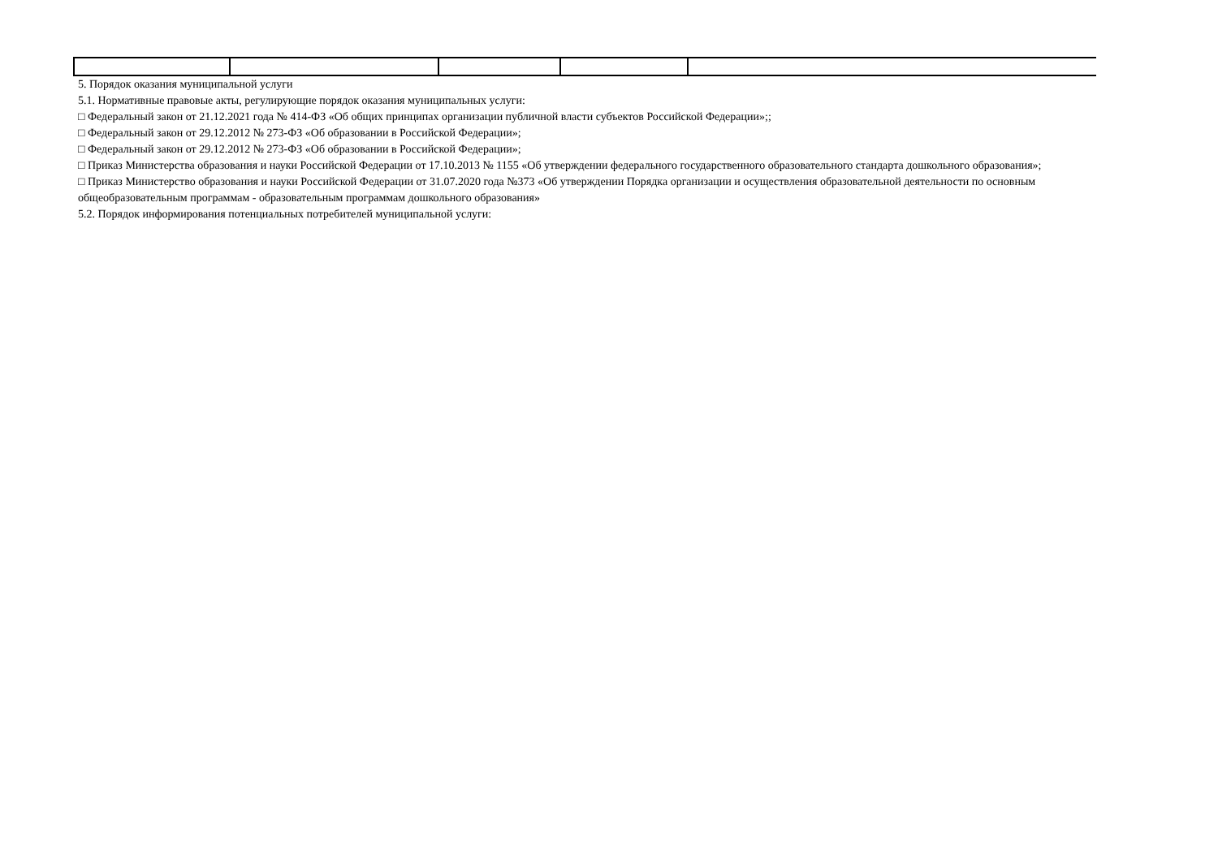5. Порядок оказания муниципальной услуги
5.1. Нормативные правовые акты, регулирующие порядок оказания муниципальных услуги:
□ Федеральный закон от 21.12.2021 года № 414-ФЗ «Об общих принципах организации публичной власти субъектов Российской Федерации»;;
□ Федеральный закон от 29.12.2012 № 273-ФЗ «Об образовании в Российской Федерации»;
□ Федеральный закон от 29.12.2012 № 273-ФЗ «Об образовании в Российской Федерации»;
□ Приказ Министерства образования и науки Российской Федерации от 17.10.2013 № 1155 «Об утверждении федерального государственного образовательного стандарта дошкольного образования»;
□ Приказ Министерство образования и науки Российской Федерации от 31.07.2020 года №373 «Об утверждении Порядка организации и осуществления образовательной деятельности по основным общеобразовательным программам - образовательным программам дошкольного образования»
5.2. Порядок информирования потенциальных потребителей муниципальной услуги: